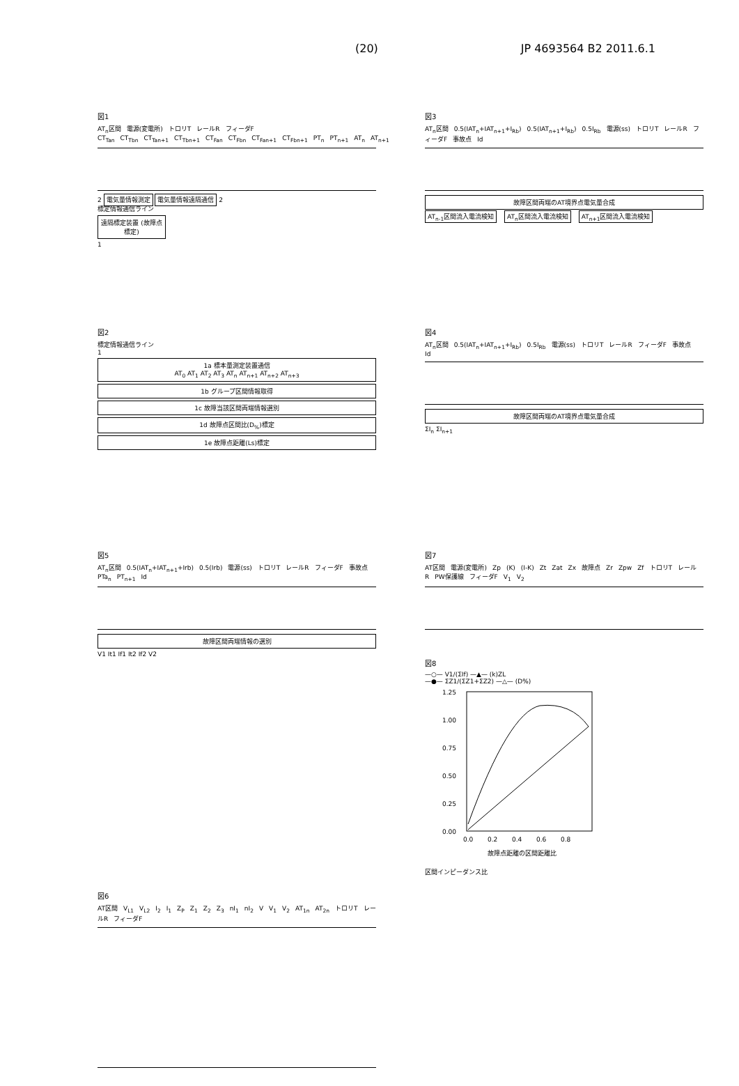(20) JP 4693564 B2 2011.6.1
図1
AT<sub>n</sub>区間 電源(変電所) トロリT レールR フィーダF
CT<sub>Tan</sub> CT<sub>Tbn</sub> CT<sub>Tan+1</sub> CT<sub>Tbn+1</sub> CT<sub>Fan</sub> CT<sub>Fbn</sub> CT<sub>Fan+1</sub> CT<sub>Fbn+1</sub> PT<sub>n</sub> PT<sub>n+1</sub> AT<sub>n</sub> AT<sub>n+1</sub>
2 電気量情報測定 電気量情報遠隔通信 2
標定情報通信ライン
遠隔標定装置 (故障点標定)
1
図3
AT<sub>n</sub>区間 0.5(IAT<sub>n</sub>+IAT<sub>n+1</sub>+I<sub>Rb</sub>) 0.5(IAT<sub>n+1</sub>+I<sub>Rb</sub>) 0.5I<sub>Rb</sub> 電源(ss) トロリT レールR フィーダF 事故点 Id
故障区間両端のAT境界点電気量合成
AT<sub>n-1</sub>区間流入電流検知 AT<sub>n</sub>区間流入電流検知 AT<sub>n+1</sub>区間流入電流検知
図2
標定情報通信ライン
1
1a 標本量測定装置通信
AT<sub>0</sub> AT<sub>1</sub> AT<sub>2</sub> AT<sub>3</sub> AT<sub>n</sub> AT<sub>n+1</sub> AT<sub>n+2</sub> AT<sub>n+3</sub>
1b グループ区間情報取得
1c 故障当該区間両端情報選別
1d 故障点区間比(D<sub>%</sub>)標定
1e 故障点距離(Ls)標定
図4
AT<sub>n</sub>区間 0.5(IAT<sub>n</sub>+IAT<sub>n+1</sub>+I<sub>Rb</sub>) 0.5I<sub>Rb</sub> 電源(ss) トロリT レールR フィーダF 事故点 Id
故障区間両端のAT境界点電気量合成
ΣI<sub>n</sub> ΣI<sub>n+1</sub>
図5
AT<sub>n</sub>区間 0.5(IAT<sub>n</sub>+IAT<sub>n+1</sub>+Irb) 0.5(Irb) 電源(ss) トロリT レールR フィーダF 事故点 PTa<sub>n</sub> PT<sub>n+1</sub> Id
故障区間両端情報の選別
V1 It1 If1 It2 If2 V2
図7
AT区間 電源(変電所) Zp (K) (I-K) Zt Zat Zx 故障点 Zr Zpw Zf トロリT レールR PW保護線 フィーダF V<sub>1</sub> V<sub>2</sub>
図8
—○— V1/(ΣIf) —▲— (k)ZL
—●— ΣZ1/(ΣZ1+ΣZ2) —△— (D%)
1.25
1.00
0.75
0.50
0.25
0.00
0.0
0.2
0.4
0.6
0.8
故障点距離の区間距離比
区間インピーダンス比
図6
AT区間 V<sub>L1</sub> V<sub>L2</sub> I<sub>2</sub> I<sub>1</sub> Z<sub>P</sub> Z<sub>1</sub> Z<sub>2</sub> Z<sub>3</sub> nI<sub>1</sub> nI<sub>2</sub> V V<sub>1</sub> V<sub>2</sub> AT<sub>1n</sub> AT<sub>2n</sub> トロリT レールR フィーダF